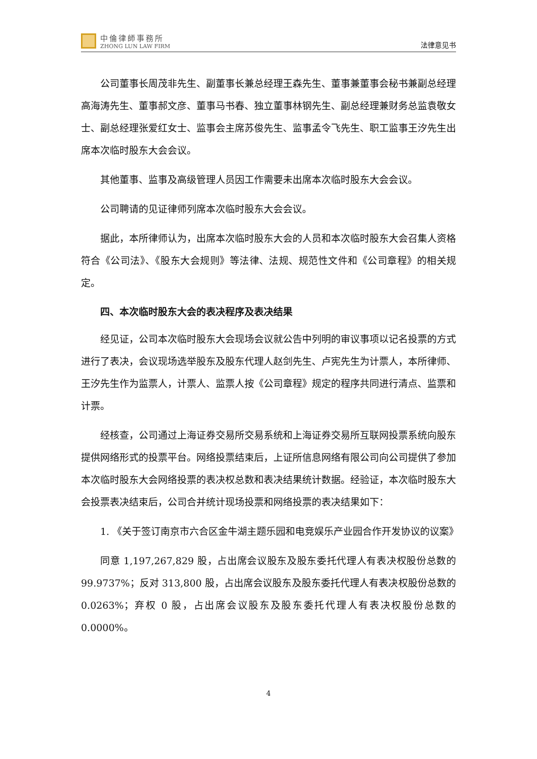中倫律師事務所
ZHONG LUN LAW FIRM
法律意见书
公司董事长周茂非先生、副董事长兼总经理王森先生、董事兼董事会秘书兼副总经理高海涛先生、董事郝文彦、董事马书春、独立董事林钢先生、副总经理兼财务总监袁敬女士、副总经理张爱红女士、监事会主席苏俊先生、监事孟令飞先生、职工监事王汐先生出席本次临时股东大会会议。
其他董事、监事及高级管理人员因工作需要未出席本次临时股东大会会议。
公司聘请的见证律师列席本次临时股东大会会议。
据此，本所律师认为，出席本次临时股东大会的人员和本次临时股东大会召集人资格符合《公司法》、《股东大会规则》等法律、法规、规范性文件和《公司章程》的相关规定。
四、本次临时股东大会的表决程序及表决结果
经见证，公司本次临时股东大会现场会议就公告中列明的审议事项以记名投票的方式进行了表决，会议现场选举股东及股东代理人赵剑先生、卢宪先生为计票人，本所律师、王汐先生作为监票人，计票人、监票人按《公司章程》规定的程序共同进行清点、监票和计票。
经核查，公司通过上海证券交易所交易系统和上海证券交易所互联网投票系统向股东提供网络形式的投票平台。网络投票结束后，上证所信息网络有限公司向公司提供了参加本次临时股东大会网络投票的表决权总数和表决结果统计数据。经验证，本次临时股东大会投票表决结束后，公司合并统计现场投票和网络投票的表决结果如下：
1. 《关于签订南京市六合区金牛湖主题乐园和电竞娱乐产业园合作开发协议的议案》
同意 1,197,267,829 股，占出席会议股东及股东委托代理人有表决权股份总数的 99.9737%；反对 313,800 股，占出席会议股东及股东委托代理人有表决权股份总数的 0.0263%；弃权 0 股，占出席会议股东及股东委托代理人有表决权股份总数的 0.0000%。
4